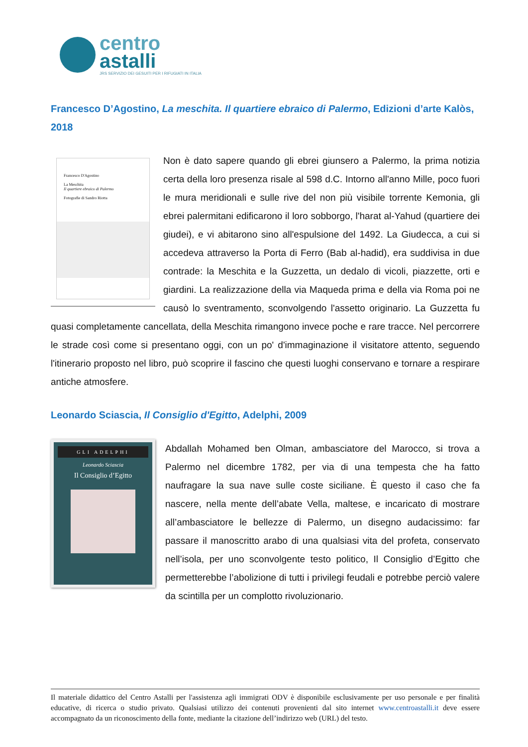centro
astalli
JRS SERVIZIO DEI GESUITI PER I RIFUGIATI IN ITALIA
Francesco D’Agostino, La meschita. Il quartiere ebraico di Palermo, Edizioni d’arte Kalòs, 2018
Francesco D'Agostino
La Meschita
Il quartiere ebraico di Palermo
Fotografie di Sandro Riotta
Non è dato sapere quando gli ebrei giunsero a Palermo, la prima notizia certa della loro presenza risale al 598 d.C. Intorno all'anno Mille, poco fuori le mura meridionali e sulle rive del non più visibile torrente Kemonia, gli ebrei palermitani edificarono il loro sobborgo, l'harat al-Yahud (quartiere dei giudei), e vi abitarono sino all'espulsione del 1492. La Giudecca, a cui si accedeva attraverso la Porta di Ferro (Bab al-hadid), era suddivisa in due contrade: la Meschita e la Guzzetta, un dedalo di vicoli, piazzette, orti e giardini. La realizzazione della via Maqueda prima e della via Roma poi ne causò lo sventramento, sconvolgendo l'assetto originario. La Guzzetta fu quasi completamente cancellata, della Meschita rimangono invece poche e rare tracce. Nel percorrere le strade così come si presentano oggi, con un po' d'immaginazione il visitatore attento, seguendo l'itinerario proposto nel libro, può scoprire il fascino che questi luoghi conservano e tornare a respirare antiche atmosfere.
Leonardo Sciascia, Il Consiglio d'Egitto, Adelphi, 2009
GLI ADELPHI
Leonardo Sciascia
Il Consiglio d’Egitto
Abdallah Mohamed ben Olman, ambasciatore del Marocco, si trova a Palermo nel dicembre 1782, per via di una tempesta che ha fatto naufragare la sua nave sulle coste siciliane. È questo il caso che fa nascere, nella mente dell’abate Vella, maltese, e incaricato di mostrare all’ambasciatore le bellezze di Palermo, un disegno audacissimo: far passare il manoscritto arabo di una qualsiasi vita del profeta, conservato nell’isola, per uno sconvolgente testo politico, Il Consiglio d’Egitto che permetterebbe l’abolizione di tutti i privilegi feudali e potrebbe perciò valere da scintilla per un complotto rivoluzionario.
Il materiale didattico del Centro Astalli per l'assistenza agli immigrati ODV è disponibile esclusivamente per uso personale e per finalità educative, di ricerca o studio privato. Qualsiasi utilizzo dei contenuti provenienti dal sito internet www.centroastalli.it deve essere accompagnato da un riconoscimento della fonte, mediante la citazione dell’indirizzo web (URL) del testo.